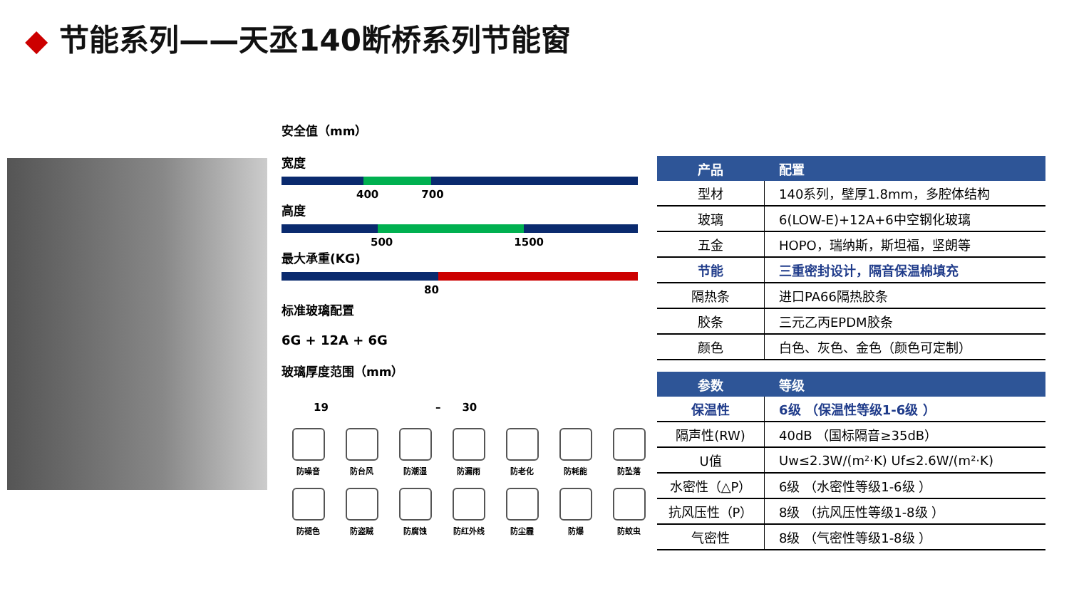◆ 节能系列——天丞140断桥系列节能窗
安全值（mm）
宽度
400 700
高度
500 1500
最大承重(KG)
80
标准玻璃配置
6G + 12A + 6G
玻璃厚度范围（mm）
19 – 30
防噪音
防台风
防潮湿
防漏雨
防老化
防耗能
防坠落
防褪色
防盗贼
防腐蚀
防红外线
防尘霾
防爆
防蚊虫
| 产品 | 配置 |
| --- | --- |
| 型材 | 140系列，壁厚1.8mm，多腔体结构 |
| 玻璃 | 6(LOW-E)+12A+6中空钢化玻璃 |
| 五金 | HOPO，瑞纳斯，斯坦福，坚朗等 |
| 节能 | 三重密封设计，隔音保温棉填充 |
| 隔热条 | 进口PA66隔热胶条 |
| 胶条 | 三元乙丙EPDM胶条 |
| 颜色 | 白色、灰色、金色（颜色可定制） |
| 参数 | 等级 |
| --- | --- |
| 保温性 | 6级 （保温性等级1-6级 ） |
| 隔声性(RW) | 40dB （国标隔音≥35dB） |
| U值 | Uw≤2.3W/(m²·K) Uf≤2.6W/(m²·K) |
| 水密性（△P） | 6级 （水密性等级1-6级 ） |
| 抗风压性（P） | 8级 （抗风压性等级1-8级 ） |
| 气密性 | 8级 （气密性等级1-8级 ） |